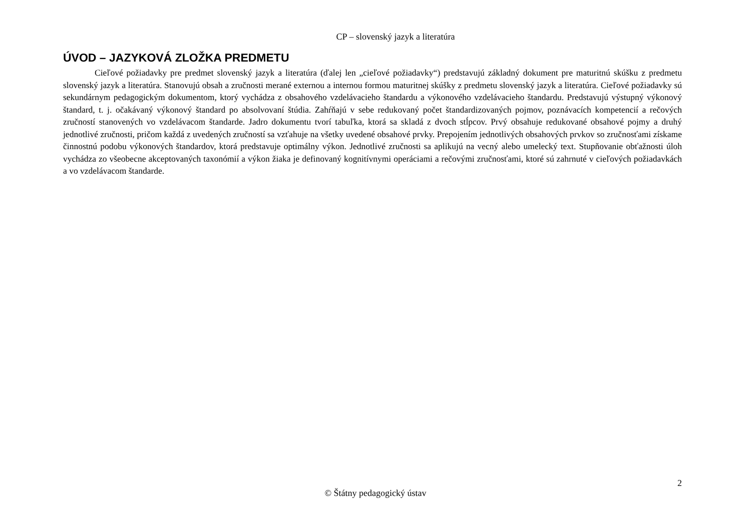CP – slovenský jazyk a literatúra
ÚVOD – JAZYKOVÁ ZLOŽKA PREDMETU
Cieľové požiadavky pre predmet slovenský jazyk a literatúra (ďalej len „cieľové požiadavky“) predstavujú základný dokument pre maturitnú skúšku z predmetu slovenský jazyk a literatúra. Stanovujú obsah a zručnosti merané externou a internou formou maturitnej skúšky z predmetu slovenský jazyk a literatúra. Cieľové požiadavky sú sekundárnym pedagogickým dokumentom, ktorý vychádza z obsahového vzdelávacieho štandardu a výkonového vzdelávacieho štandardu. Predstavujú výstupný výkonový štandard, t. j. očakávaný výkonový štandard po absolvovaní štúdia. Zahŕňajú v sebe redukovaný počet štandardizovaných pojmov, poznávacích kompetencií a rečových zručností stanovených vo vzdelávacom štandarde. Jadro dokumentu tvorí tabuľka, ktorá sa skladá z dvoch stĺpcov. Prvý obsahuje redukované obsahové pojmy a druhý jednotlivé zručnosti, pričom každá z uvedených zručností sa vzťahuje na všetky uvedené obsahové prvky. Prepojením jednotlivých obsahových prvkov so zručnosťami získame činnostnú podobu výkonových štandardov, ktorá predstavuje optimálny výkon. Jednotlivé zručnosti sa aplikujú na vecný alebo umelecký text. Stupňovanie obťažnosti úloh vychádza zo všeobecne akceptovaných taxonómií a výkon žiaka je definovaný kognitívnymi operáciami a rečovými zručnosťami, ktoré sú zahrnuté v cieľových požiadavkách a vo vzdelávacom štandarde.
2
© Štátny pedagogický ústav